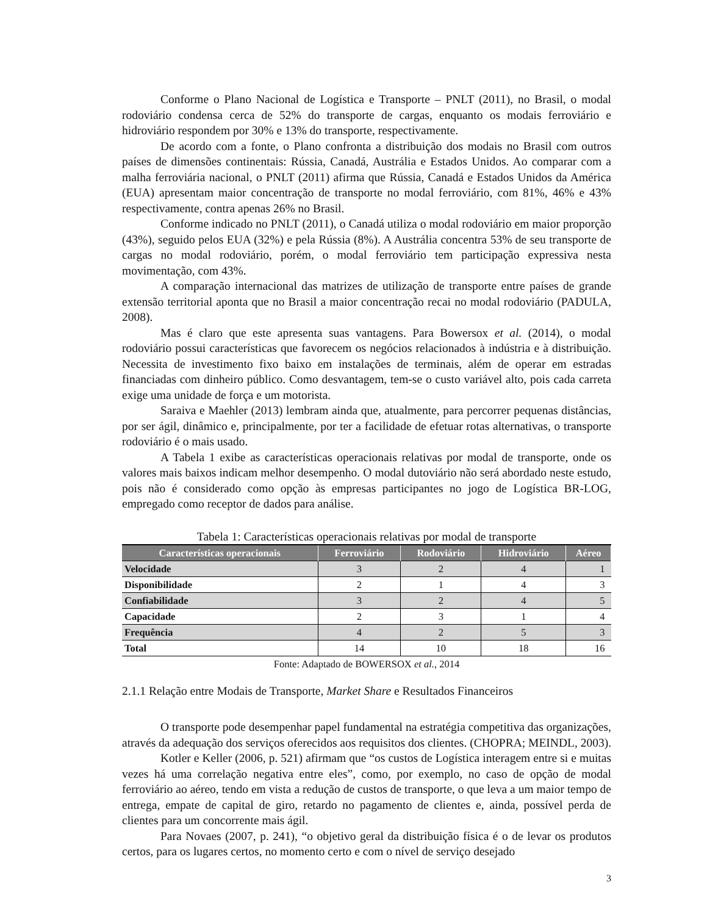Conforme o Plano Nacional de Logística e Transporte – PNLT (2011), no Brasil, o modal rodoviário condensa cerca de 52% do transporte de cargas, enquanto os modais ferroviário e hidroviário respondem por 30% e 13% do transporte, respectivamente.
De acordo com a fonte, o Plano confronta a distribuição dos modais no Brasil com outros países de dimensões continentais: Rússia, Canadá, Austrália e Estados Unidos. Ao comparar com a malha ferroviária nacional, o PNLT (2011) afirma que Rússia, Canadá e Estados Unidos da América (EUA) apresentam maior concentração de transporte no modal ferroviário, com 81%, 46% e 43% respectivamente, contra apenas 26% no Brasil.
Conforme indicado no PNLT (2011), o Canadá utiliza o modal rodoviário em maior proporção (43%), seguido pelos EUA (32%) e pela Rússia (8%). A Austrália concentra 53% de seu transporte de cargas no modal rodoviário, porém, o modal ferroviário tem participação expressiva nesta movimentação, com 43%.
A comparação internacional das matrizes de utilização de transporte entre países de grande extensão territorial aponta que no Brasil a maior concentração recai no modal rodoviário (PADULA, 2008).
Mas é claro que este apresenta suas vantagens. Para Bowersox et al. (2014), o modal rodoviário possui características que favorecem os negócios relacionados à indústria e à distribuição. Necessita de investimento fixo baixo em instalações de terminais, além de operar em estradas financiadas com dinheiro público. Como desvantagem, tem-se o custo variável alto, pois cada carreta exige uma unidade de força e um motorista.
Saraiva e Maehler (2013) lembram ainda que, atualmente, para percorrer pequenas distâncias, por ser ágil, dinâmico e, principalmente, por ter a facilidade de efetuar rotas alternativas, o transporte rodoviário é o mais usado.
A Tabela 1 exibe as características operacionais relativas por modal de transporte, onde os valores mais baixos indicam melhor desempenho. O modal dutoviário não será abordado neste estudo, pois não é considerado como opção às empresas participantes no jogo de Logística BR-LOG, empregado como receptor de dados para análise.
Tabela 1: Características operacionais relativas por modal de transporte
| Características operacionais | Ferroviário | Rodoviário | Hidroviário | Aéreo |
| --- | --- | --- | --- | --- |
| Velocidade | 3 | 2 | 4 | 1 |
| Disponibilidade | 2 | 1 | 4 | 3 |
| Confiabilidade | 3 | 2 | 4 | 5 |
| Capacidade | 2 | 3 | 1 | 4 |
| Frequência | 4 | 2 | 5 | 3 |
| Total | 14 | 10 | 18 | 16 |
Fonte: Adaptado de BOWERSOX et al., 2014
2.1.1 Relação entre Modais de Transporte, Market Share e Resultados Financeiros
O transporte pode desempenhar papel fundamental na estratégia competitiva das organizações, através da adequação dos serviços oferecidos aos requisitos dos clientes. (CHOPRA; MEINDL, 2003).
Kotler e Keller (2006, p. 521) afirmam que “os custos de Logística interagem entre si e muitas vezes há uma correlação negativa entre eles”, como, por exemplo, no caso de opção de modal ferroviário ao aéreo, tendo em vista a redução de custos de transporte, o que leva a um maior tempo de entrega, empate de capital de giro, retardo no pagamento de clientes e, ainda, possível perda de clientes para um concorrente mais ágil.
Para Novaes (2007, p. 241), “o objetivo geral da distribuição física é o de levar os produtos certos, para os lugares certos, no momento certo e com o nível de serviço desejado
3